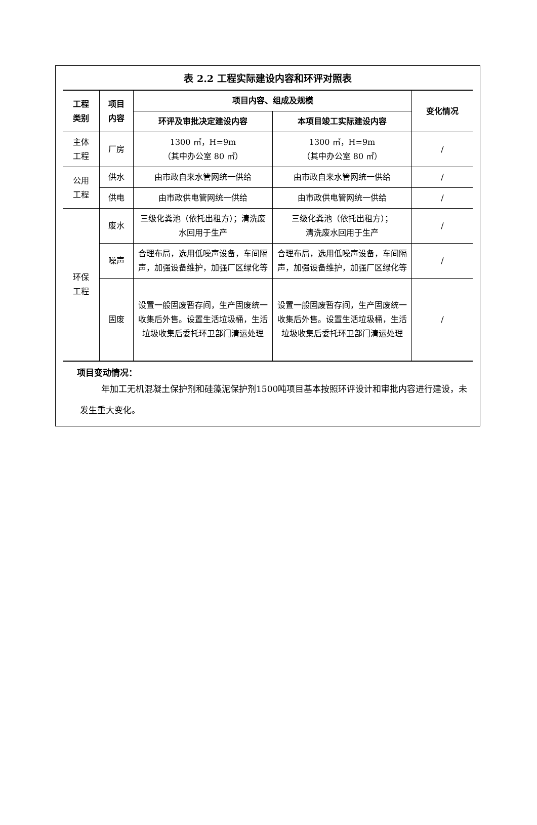表 2.2 工程实际建设内容和环评对照表
| 工程 类别 | 项目 内容 | 项目内容、组成及规模 | | 变化情况 |
| --- | --- | --- | --- | --- |
| | | 环评及审批决定建设内容 | 本项目竣工实际建设内容 | |
| 主体 工程 | 厂房 | 1300 ㎡，H=9m （其中办公室 80 ㎡） | 1300 ㎡，H=9m （其中办公室 80 ㎡） | / |
| 公用 工程 | 供水 | 由市政自来水管网统一供给 | 由市政自来水管网统一供给 | / |
| | 供电 | 由市政供电管网统一供给 | 由市政供电管网统一供给 | / |
| 环保 工程 | 废水 | 三级化粪池（依托出租方）；清洗废水回用于生产 | 三级化粪池（依托出租方）； 清洗废水回用于生产 | / |
| | 噪声 | 合理布局，选用低噪声设备，车间隔声，加强设备维护，加强厂区绿化等 | 合理布局，选用低噪声设备，车间隔声，加强设备维护，加强厂区绿化等 | / |
| | 固废 | 设置一般固废暂存间，生产固废统一收集后外售。设置生活垃圾桶，生活垃圾收集后委托环卫部门清运处理 | 设置一般固废暂存间，生产固废统一收集后外售。设置生活垃圾桶，生活垃圾收集后委托环卫部门清运处理 | / |
项目变动情况：
年加工无机混凝土保护剂和硅藻泥保护剂1500吨项目基本按照环评设计和审批内容进行建设，未发生重大变化。